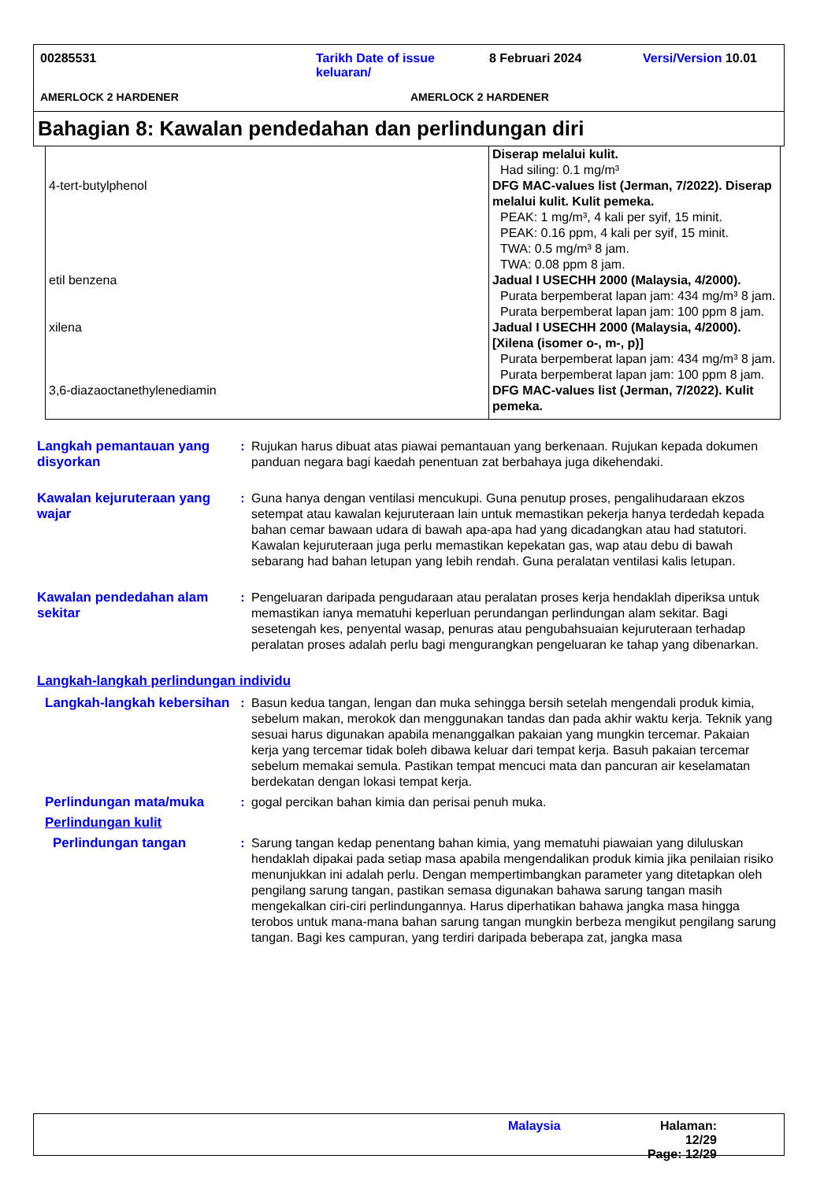00285531 Tarikh Date of issue keluaran/ 8 Februari 2024 Versi/Version 10.01
AMERLOCK 2 HARDENER AMERLOCK 2 HARDENER
Bahagian 8: Kawalan pendedahan dan perlindungan diri
| 4-tert-butylphenol | Diserap melalui kulit. Had siling: 0.1 mg/m³ DFG MAC-values list (Jerman, 7/2022). Diserap melalui kulit. Kulit pemeka. PEAK: 1 mg/m³, 4 kali per syif, 15 minit. PEAK: 0.16 ppm, 4 kali per syif, 15 minit. TWA: 0.5 mg/m³ 8 jam. TWA: 0.08 ppm 8 jam. |
| etil benzena | Jadual I USECHH 2000 (Malaysia, 4/2000). Purata berpemberat lapan jam: 434 mg/m³ 8 jam. Purata berpemberat lapan jam: 100 ppm 8 jam. |
| xilena | Jadual I USECHH 2000 (Malaysia, 4/2000). [Xilena (isomer o-, m-, p)] Purata berpemberat lapan jam: 434 mg/m³ 8 jam. Purata berpemberat lapan jam: 100 ppm 8 jam. |
| 3,6-diazaoctanethylenediamin | DFG MAC-values list (Jerman, 7/2022). Kulit pemeka. |
Langkah pemantauan yang disyorkan
: Rujukan harus dibuat atas piawai pemantauan yang berkenaan. Rujukan kepada dokumen panduan negara bagi kaedah penentuan zat berbahaya juga dikehendaki.
Kawalan kejuruteraan yang wajar
: Guna hanya dengan ventilasi mencukupi. Guna penutup proses, pengalihudaraan ekzos setempat atau kawalan kejuruteraan lain untuk memastikan pekerja hanya terdedah kepada bahan cemar bawaan udara di bawah apa-apa had yang dicadangkan atau had statutori. Kawalan kejuruteraan juga perlu memastikan kepekatan gas, wap atau debu di bawah sebarang had bahan letupan yang lebih rendah. Guna peralatan ventilasi kalis letupan.
Kawalan pendedahan alam sekitar
: Pengeluaran daripada pengudaraan atau peralatan proses kerja hendaklah diperiksa untuk memastikan ianya mematuhi keperluan perundangan perlindungan alam sekitar. Bagi sesetengah kes, penyental wasap, penuras atau pengubahsuaian kejuruteraan terhadap peralatan proses adalah perlu bagi mengurangkan pengeluaran ke tahap yang dibenarkan.
Langkah-langkah perlindungan individu
Langkah-langkah kebersihan
: Basun kedua tangan, lengan dan muka sehingga bersih setelah mengendali produk kimia, sebelum makan, merokok dan menggunakan tandas dan pada akhir waktu kerja. Teknik yang sesuai harus digunakan apabila menanggalkan pakaian yang mungkin tercemar. Pakaian kerja yang tercemar tidak boleh dibawa keluar dari tempat kerja. Basuh pakaian tercemar sebelum memakai semula. Pastikan tempat mencuci mata dan pancuran air keselamatan berdekatan dengan lokasi tempat kerja.
Perlindungan mata/muka : gogal percikan bahan kimia dan perisai penuh muka.
Perlindungan kulit
Perlindungan tangan : Sarung tangan kedap penentang bahan kimia, yang mematuhi piawaian yang diluluskan hendaklah dipakai pada setiap masa apabila mengendalikan produk kimia jika penilaian risiko menunjukkan ini adalah perlu. Dengan mempertimbangkan parameter yang ditetapkan oleh pengilang sarung tangan, pastikan semasa digunakan bahawa sarung tangan masih mengekalkan ciri-ciri perlindungannya. Harus diperhatikan bahawa jangka masa hingga terobos untuk mana-mana bahan sarung tangan mungkin berbeza mengikut pengilang sarung tangan. Bagi kes campuran, yang terdiri daripada beberapa zat, jangka masa
Malaysia Halaman: 12/29
Page: 12/29